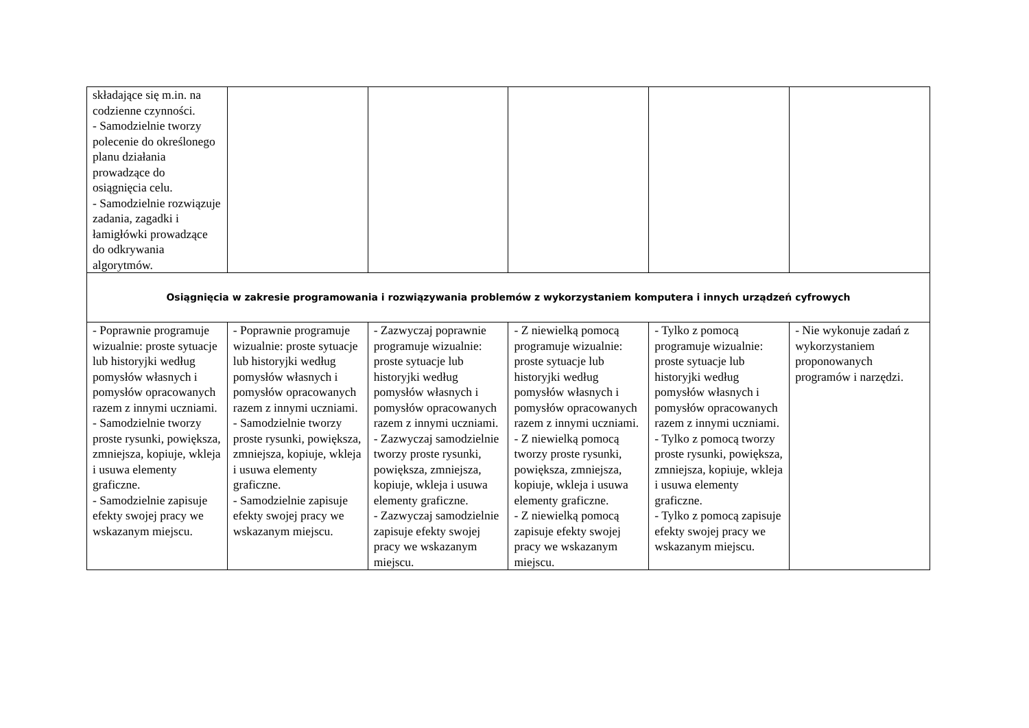| składające się m.in. na codzienne czynności. - Samodzielnie tworzy polecenie do określonego planu działania prowadzące do osiągnięcia celu. - Samodzielnie rozwiązuje zadania, zagadki i łamigłówki prowadzące do odkrywania algorytmów. | | | | | |
| Osiągnięcia w zakresie programowania i rozwiązywania problemów z wykorzystaniem komputera i innych urządzeń cyfrowych | | | | | |
| - Poprawnie programuje wizualnie: proste sytuacje lub historyjki według pomysłów własnych i pomysłów opracowanych razem z innymi uczniami. - Samodzielnie tworzy proste rysunki, powiększa, zmniejsza, kopiuje, wkleja i usuwa elementy graficzne. - Samodzielnie zapisuje efekty swojej pracy we wskazanym miejscu. | - Poprawnie programuje wizualnie: proste sytuacje lub historyjki według pomysłów własnych i pomysłów opracowanych razem z innymi uczniami. - Samodzielnie tworzy proste rysunki, powiększa, zmniejsza, kopiuje, wkleja i usuwa elementy graficzne. - Samodzielnie zapisuje efekty swojej pracy we wskazanym miejscu. | - Zazwyczaj poprawnie programuje wizualnie: proste sytuacje lub historyjki według pomysłów własnych i pomysłów opracowanych razem z innymi uczniami. - Zazwyczaj samodzielnie tworzy proste rysunki, powiększa, zmniejsza, kopiuje, wkleja i usuwa elementy graficzne. - Zazwyczaj samodzielnie zapisuje efekty swojej pracy we wskazanym miejscu. | - Z niewielką pomocą programuje wizualnie: proste sytuacje lub historyjki według pomysłów własnych i pomysłów opracowanych razem z innymi uczniami. - Z niewielką pomocą tworzy proste rysunki, powiększa, zmniejsza, kopiuje, wkleja i usuwa elementy graficzne. - Z niewielką pomocą zapisuje efekty swojej pracy we wskazanym miejscu. | - Tylko z pomocą programuje wizualnie: proste sytuacje lub historyjki według pomysłów własnych i pomysłów opracowanych razem z innymi uczniami. - Tylko z pomocą tworzy proste rysunki, powiększa, zmniejsza, kopiuje, wkleja i usuwa elementy graficzne. - Tylko z pomocą zapisuje efekty swojej pracy we wskazanym miejscu. | - Nie wykonuje zadań z wykorzystaniem proponowanych programów i narzędzi. |